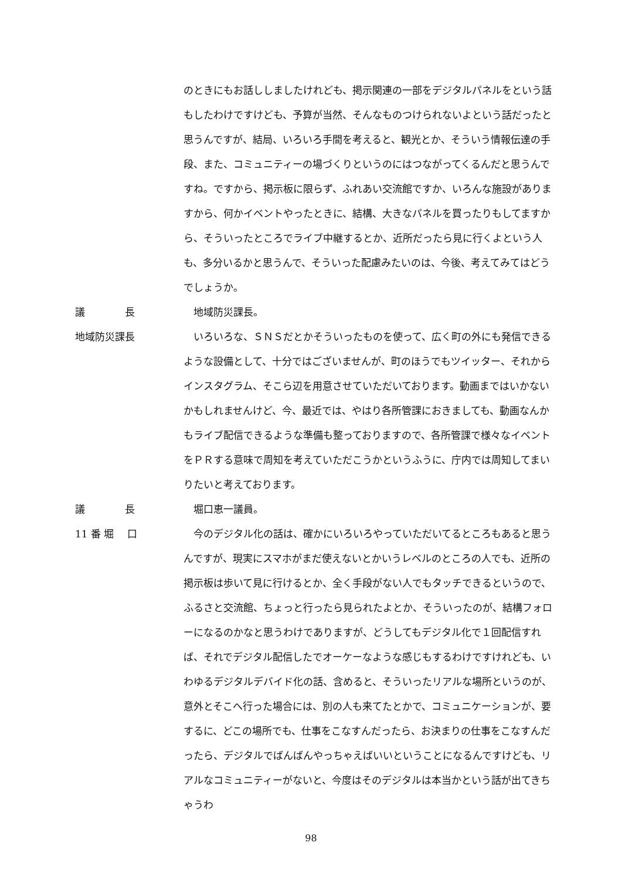のときにもお話ししましたけれども、掲示関連の一部をデジタルパネルをという話もしたわけですけども、予算が当然、そんなものつけられないよという話だったと思うんですが、結局、いろいろ手間を考えると、観光とか、そういう情報伝達の手段、また、コミュニティーの場づくりというのにはつながってくるんだと思うんですね。ですから、掲示板に限らず、ふれあい交流館ですか、いろんな施設がありますから、何かイベントやったときに、結構、大きなパネルを買ったりもしてますから、そういったところでライブ中継するとか、近所だったら見に行くよという人も、多分いるかと思うんで、そういった配慮みたいのは、今後、考えてみてはどうでしょうか。
議　　　　長
　地域防災課長。
地域防災課長
　いろいろな、ＳＮＳだとかそういったものを使って、広く町の外にも発信できるような設備として、十分ではございませんが、町のほうでもツイッター、それからインスタグラム、そこら辺を用意させていただいております。動画まではいかないかもしれませんけど、今、最近では、やはり各所管課におきましても、動画なんかもライブ配信できるような準備も整っておりますので、各所管課で様々なイベントをＰＲする意味で周知を考えていただこうかというふうに、庁内では周知してまいりたいと考えております。
議　　　　長
　堀口恵一議員。
11 番 堀　 口
　今のデジタル化の話は、確かにいろいろやっていただいてるところもあると思うんですが、現実にスマホがまだ使えないとかいうレベルのところの人でも、近所の掲示板は歩いて見に行けるとか、全く手段がない人でもタッチできるというので、ふるさと交流館、ちょっと行ったら見られたよとか、そういったのが、結構フォローになるのかなと思うわけでありますが、どうしてもデジタル化で１回配信すれば、それでデジタル配信したでオーケーなような感じもするわけですけれども、いわゆるデジタルデバイド化の話、含めると、そういったリアルな場所というのが、意外とそこへ行った場合には、別の人も来てたとかで、コミュニケーションが、要するに、どこの場所でも、仕事をこなすんだったら、お決まりの仕事をこなすんだったら、デジタルでばんばんやっちゃえばいいということになるんですけども、リアルなコミュニティーがないと、今度はそのデジタルは本当かという話が出てきちゃうわ
98